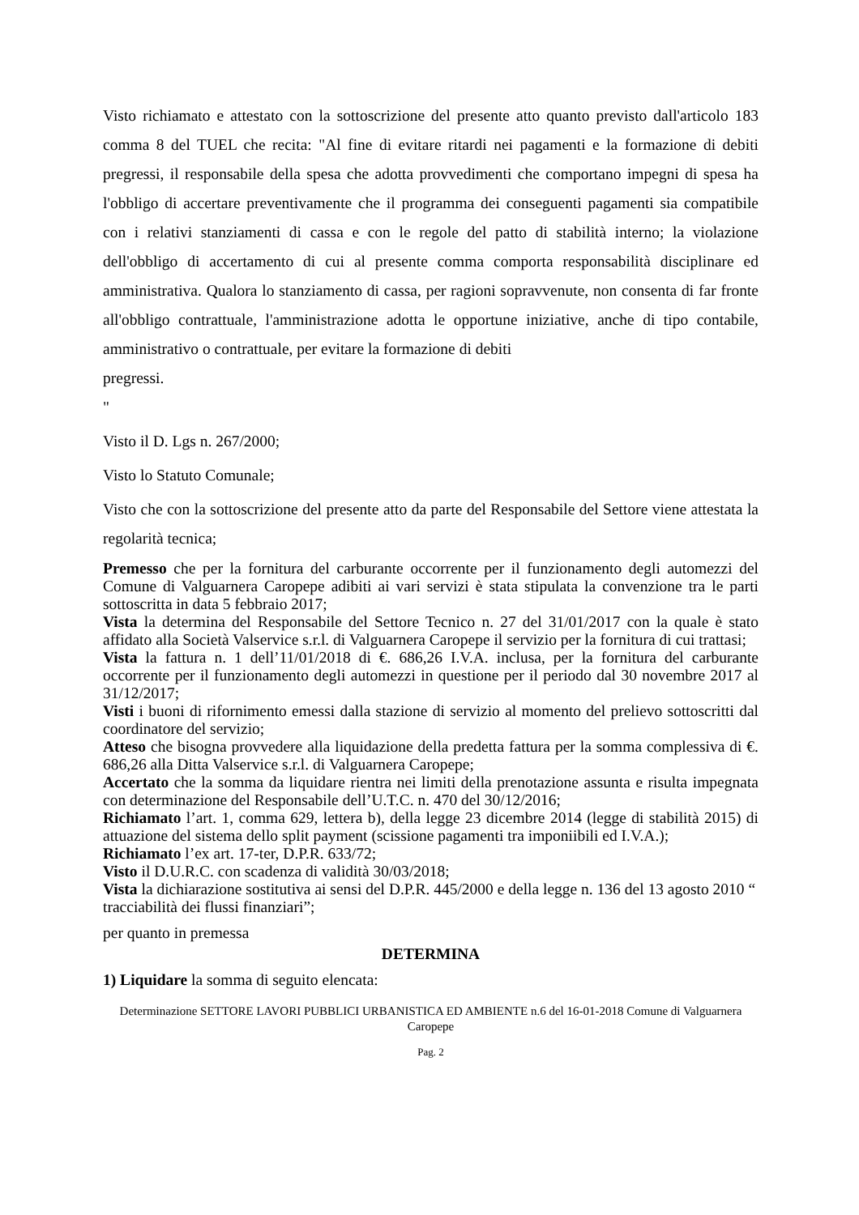Visto richiamato e attestato con la sottoscrizione del presente atto quanto previsto dall'articolo 183 comma 8 del TUEL che recita: "Al fine di evitare ritardi nei pagamenti e la formazione di debiti pregressi, il responsabile della spesa che adotta provvedimenti che comportano impegni di spesa ha l'obbligo di accertare preventivamente che il programma dei conseguenti pagamenti sia compatibile con i relativi stanziamenti di cassa e con le regole del patto di stabilità interno; la violazione dell'obbligo di accertamento di cui al presente comma comporta responsabilità disciplinare ed amministrativa. Qualora lo stanziamento di cassa, per ragioni sopravvenute, non consenta di far fronte all'obbligo contrattuale, l'amministrazione adotta le opportune iniziative, anche di tipo contabile, amministrativo o contrattuale, per evitare la formazione di debiti
pregressi.
"
Visto il D. Lgs n. 267/2000;
Visto lo Statuto Comunale;
Visto che con la sottoscrizione del presente atto da parte del Responsabile del Settore viene attestata la regolarità tecnica;
Premesso che per la fornitura del carburante occorrente per il funzionamento degli automezzi del Comune di Valguarnera Caropepe adibiti ai vari servizi è stata stipulata la convenzione tra le parti sottoscritta in data 5 febbraio 2017;
Vista la determina del Responsabile del Settore Tecnico n. 27 del 31/01/2017 con la quale è stato affidato alla Società Valservice s.r.l. di Valguarnera Caropepe il servizio per la fornitura di cui trattasi;
Vista la fattura n. 1 dell’11/01/2018 di €. 686,26 I.V.A. inclusa, per la fornitura del carburante occorrente per il funzionamento degli automezzi in questione per il periodo dal 30 novembre 2017 al 31/12/2017;
Visti i buoni di rifornimento emessi dalla stazione di servizio al momento del prelievo sottoscritti dal coordinatore del servizio;
Atteso che bisogna provvedere alla liquidazione della predetta fattura per la somma complessiva di €. 686,26 alla Ditta Valservice s.r.l. di Valguarnera Caropepe;
Accertato che la somma da liquidare rientra nei limiti della prenotazione assunta e risulta impegnata con determinazione del Responsabile dell’U.T.C. n. 470 del 30/12/2016;
Richiamato l’art. 1, comma 629, lettera b), della legge 23 dicembre 2014 (legge di stabilità 2015) di attuazione del sistema dello split payment (scissione pagamenti tra imponiibili ed I.V.A.);
Richiamato l’ex art. 17-ter, D.P.R. 633/72;
Visto il D.U.R.C. con scadenza di validità 30/03/2018;
Vista la dichiarazione sostitutiva ai sensi del D.P.R. 445/2000 e della legge n. 136 del 13 agosto 2010 “ tracciabilità dei flussi finanziari”;
per quanto in premessa
DETERMINA
1) Liquidare la somma di seguito elencata:
Determinazione SETTORE LAVORI PUBBLICI URBANISTICA ED AMBIENTE n.6 del 16-01-2018 Comune di Valguarnera Caropepe
Pag. 2